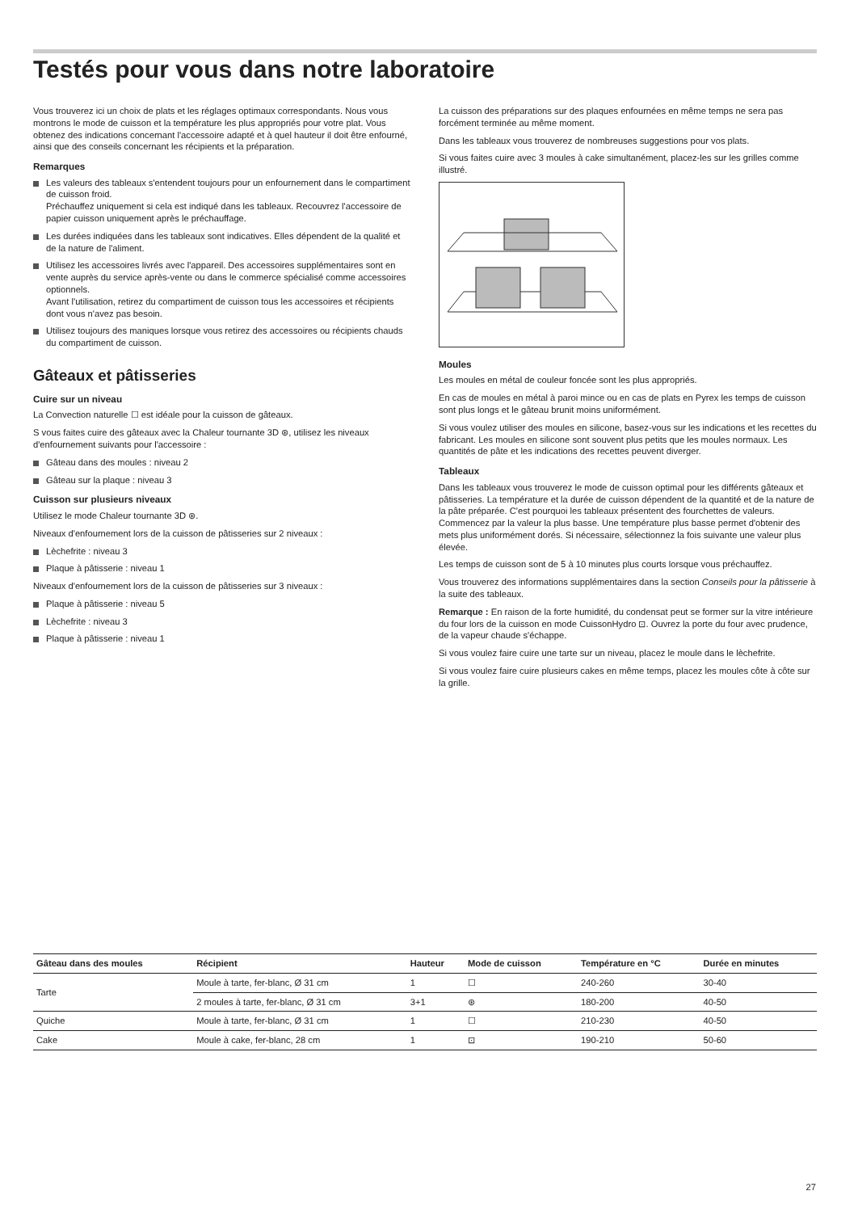Testés pour vous dans notre laboratoire
Vous trouverez ici un choix de plats et les réglages optimaux correspondants. Nous vous montrons le mode de cuisson et la température les plus appropriés pour votre plat. Vous obtenez des indications concernant l'accessoire adapté et à quel hauteur il doit être enfourné, ainsi que des conseils concernant les récipients et la préparation.
Remarques
Les valeurs des tableaux s'entendent toujours pour un enfournement dans le compartiment de cuisson froid.
Préchauffez uniquement si cela est indiqué dans les tableaux. Recouvrez l'accessoire de papier cuisson uniquement après le préchauffage.
Les durées indiquées dans les tableaux sont indicatives. Elles dépendent de la qualité et de la nature de l'aliment.
Utilisez les accessoires livrés avec l'appareil. Des accessoires supplémentaires sont en vente auprès du service après-vente ou dans le commerce spécialisé comme accessoires optionnels.
Avant l'utilisation, retirez du compartiment de cuisson tous les accessoires et récipients dont vous n'avez pas besoin.
Utilisez toujours des maniques lorsque vous retirez des accessoires ou récipients chauds du compartiment de cuisson.
Gâteaux et pâtisseries
Cuire sur un niveau
La Convection naturelle ☐ est idéale pour la cuisson de gâteaux.
S vous faites cuire des gâteaux avec la Chaleur tournante 3D ⊛, utilisez les niveaux d'enfournement suivants pour l'accessoire :
Gâteau dans des moules : niveau 2
Gâteau sur la plaque : niveau 3
Cuisson sur plusieurs niveaux
Utilisez le mode Chaleur tournante 3D ⊛.
Niveaux d'enfournement lors de la cuisson de pâtisseries sur 2 niveaux :
Lèchefrite : niveau 3
Plaque à pâtisserie : niveau 1
Niveaux d'enfournement lors de la cuisson de pâtisseries sur 3 niveaux :
Plaque à pâtisserie : niveau 5
Lèchefrite : niveau 3
Plaque à pâtisserie : niveau 1
La cuisson des préparations sur des plaques enfournées en même temps ne sera pas forcément terminée au même moment.
Dans les tableaux vous trouverez de nombreuses suggestions pour vos plats.
Si vous faites cuire avec 3 moules à cake simultanément, placez-les sur les grilles comme illustré.
Moules
Les moules en métal de couleur foncée sont les plus appropriés.
En cas de moules en métal à paroi mince ou en cas de plats en Pyrex les temps de cuisson sont plus longs et le gâteau brunit moins uniformément.
Si vous voulez utiliser des moules en silicone, basez-vous sur les indications et les recettes du fabricant. Les moules en silicone sont souvent plus petits que les moules normaux. Les quantités de pâte et les indications des recettes peuvent diverger.
Tableaux
Dans les tableaux vous trouverez le mode de cuisson optimal pour les différents gâteaux et pâtisseries. La température et la durée de cuisson dépendent de la quantité et de la nature de la pâte préparée. C'est pourquoi les tableaux présentent des fourchettes de valeurs. Commencez par la valeur la plus basse. Une température plus basse permet d'obtenir des mets plus uniformément dorés. Si nécessaire, sélectionnez la fois suivante une valeur plus élevée.
Les temps de cuisson sont de 5 à 10 minutes plus courts lorsque vous préchauffez.
Vous trouverez des informations supplémentaires dans la section Conseils pour la pâtisserie à la suite des tableaux.
Remarque : En raison de la forte humidité, du condensat peut se former sur la vitre intérieure du four lors de la cuisson en mode CuissonHydro ⊡. Ouvrez la porte du four avec prudence, de la vapeur chaude s'échappe.
Si vous voulez faire cuire une tarte sur un niveau, placez le moule dans le lèchefrite.
Si vous voulez faire cuire plusieurs cakes en même temps, placez les moules côte à côte sur la grille.
| Gâteau dans des moules | Récipient | Hauteur | Mode de cuisson | Température en °C | Durée en minutes |
| --- | --- | --- | --- | --- | --- |
| Tarte | Moule à tarte, fer-blanc, Ø 31 cm | 1 | ☐ | 240-260 | 30-40 |
| | 2 moules à tarte, fer-blanc, Ø 31 cm | 3+1 | ⊛ | 180-200 | 40-50 |
| Quiche | Moule à tarte, fer-blanc, Ø 31 cm | 1 | ☐ | 210-230 | 40-50 |
| Cake | Moule à cake, fer-blanc, 28 cm | 1 | ⊡ | 190-210 | 50-60 |
27